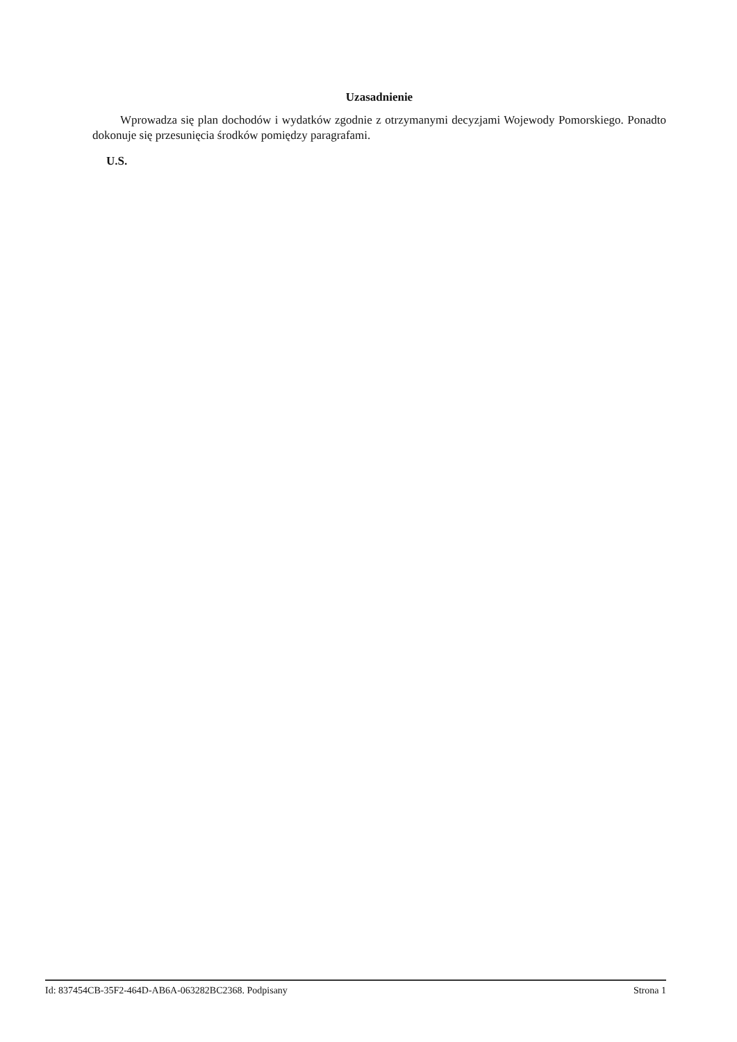Uzasadnienie
Wprowadza się plan dochodów i wydatków zgodnie z otrzymanymi decyzjami Wojewody Pomorskiego. Ponadto dokonuje się przesunięcia środków pomiędzy paragrafami.
U.S.
Id: 837454CB-35F2-464D-AB6A-063282BC2368. Podpisany Strona 1